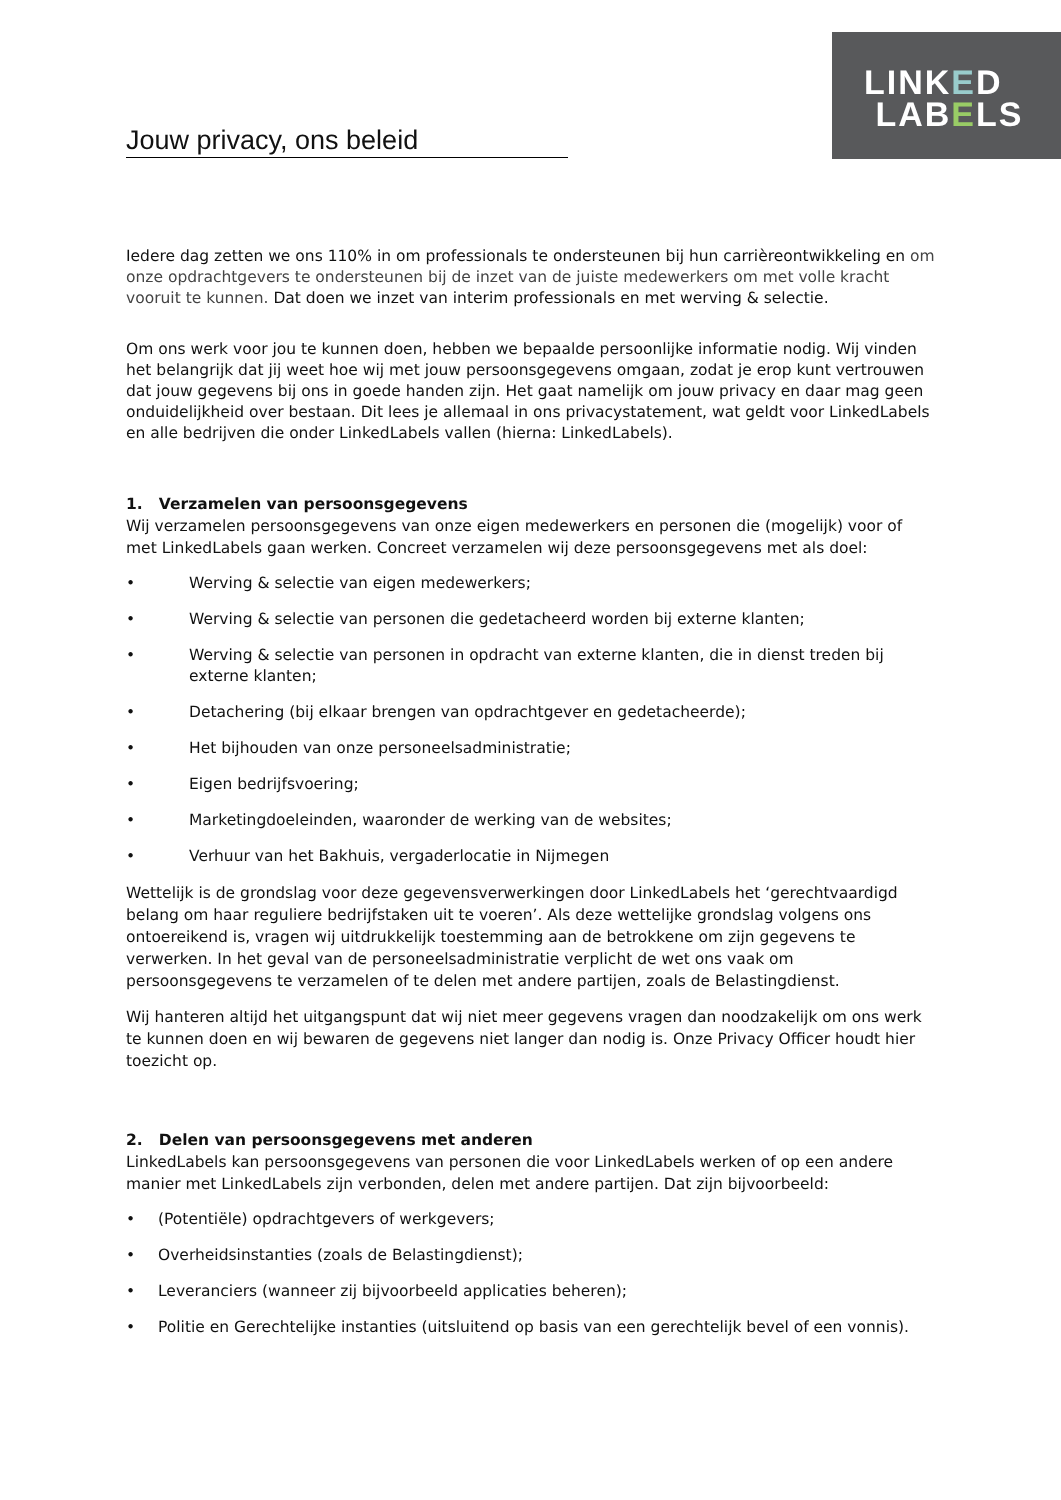LINKED
LABELS
Jouw privacy, ons beleid
Iedere dag zetten we ons 110% in om professionals te ondersteunen bij hun carrièreontwikkeling en om onze opdrachtgevers te ondersteunen bij de inzet van de juiste medewerkers om met volle kracht vooruit te kunnen. Dat doen we inzet van interim professionals en met werving & selectie.
Om ons werk voor jou te kunnen doen, hebben we bepaalde persoonlijke informatie nodig. Wij vinden het belangrijk dat jij weet hoe wij met jouw persoonsgegevens omgaan, zodat je erop kunt vertrouwen dat jouw gegevens bij ons in goede handen zijn. Het gaat namelijk om jouw privacy en daar mag geen onduidelijkheid over bestaan. Dit lees je allemaal in ons privacystatement, wat geldt voor LinkedLabels en alle bedrijven die onder LinkedLabels vallen (hierna: LinkedLabels).
1. Verzamelen van persoonsgegevens
Wij verzamelen persoonsgegevens van onze eigen medewerkers en personen die (mogelijk) voor of met LinkedLabels gaan werken. Concreet verzamelen wij deze persoonsgegevens met als doel:
• Werving & selectie van eigen medewerkers;
• Werving & selectie van personen die gedetacheerd worden bij externe klanten;
• Werving & selectie van personen in opdracht van externe klanten, die in dienst treden bij externe klanten;
• Detachering (bij elkaar brengen van opdrachtgever en gedetacheerde);
• Het bijhouden van onze personeelsadministratie;
• Eigen bedrijfsvoering;
• Marketingdoeleinden, waaronder de werking van de websites;
• Verhuur van het Bakhuis, vergaderlocatie in Nijmegen
Wettelijk is de grondslag voor deze gegevensverwerkingen door LinkedLabels het ‘gerechtvaardigd belang om haar reguliere bedrijfstaken uit te voeren’. Als deze wettelijke grondslag volgens ons ontoereikend is, vragen wij uitdrukkelijk toestemming aan de betrokkene om zijn gegevens te verwerken. In het geval van de personeelsadministratie verplicht de wet ons vaak om persoonsgegevens te verzamelen of te delen met andere partijen, zoals de Belastingdienst.
Wij hanteren altijd het uitgangspunt dat wij niet meer gegevens vragen dan noodzakelijk om ons werk te kunnen doen en wij bewaren de gegevens niet langer dan nodig is. Onze Privacy Officer houdt hier toezicht op.
2. Delen van persoonsgegevens met anderen
LinkedLabels kan persoonsgegevens van personen die voor LinkedLabels werken of op een andere manier met LinkedLabels zijn verbonden, delen met andere partijen. Dat zijn bijvoorbeeld:
• (Potentiële) opdrachtgevers of werkgevers;
• Overheidsinstanties (zoals de Belastingdienst);
• Leveranciers (wanneer zij bijvoorbeeld applicaties beheren);
• Politie en Gerechtelijke instanties (uitsluitend op basis van een gerechtelijk bevel of een vonnis).